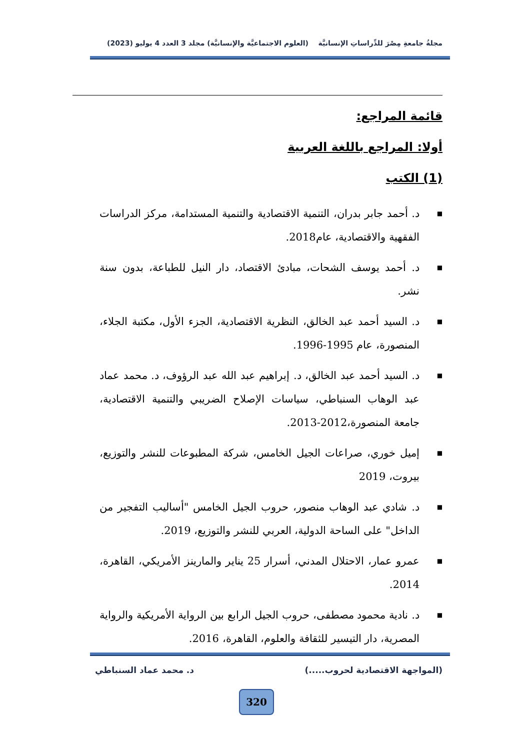مجلةُ جامعةِ مِصْرَ للدِّراساتِ الإنسانيَّة (العلوم الاجتماعيَّة والإنسانيَّة) مجلد 3 العدد 4 يوليو (2023)
قائمة المراجع:
أولا: المراجع باللغة العربية
(1) الكتب
■ د. أحمد جابر بدران، التنمية الاقتصادية والتنمية المستدامة، مركز الدراسات الفقهية والاقتصادية، عام2018.
■ د. أحمد يوسف الشحات، مبادئ الاقتصاد، دار النيل للطباعة، بدون سنة نشر.
■ د. السيد أحمد عبد الخالق، النظرية الاقتصادية، الجزء الأول، مكتبة الجلاء، المنصورة، عام 1995-1996.
■ د. السيد أحمد عبد الخالق، د. إبراهيم عبد الله عبد الرؤوف، د. محمد عماد عبد الوهاب السنباطي، سياسات الإصلاح الضريبي والتنمية الاقتصادية، جامعة المنصورة،2012-2013.
■ إميل خوري، صراعات الجيل الخامس، شركة المطبوعات للنشر والتوزيع، بيروت، 2019
■ د. شادي عبد الوهاب منصور، حروب الجيل الخامس "أساليب التفجير من الداخل" على الساحة الدولية، العربي للنشر والتوزيع، 2019.
■ عمرو عمار، الاحتلال المدني، أسرار 25 يناير والمارينز الأمريكي، القاهرة، 2014.
■ د. نادية محمود مصطفى، حروب الجيل الرابع بين الرواية الأمريكية والرواية المصرية، دار التيسير للثقافة والعلوم، القاهرة، 2016.
(المواجهة الاقتصادية لحروب.....) د. محمد عماد السنباطي
320